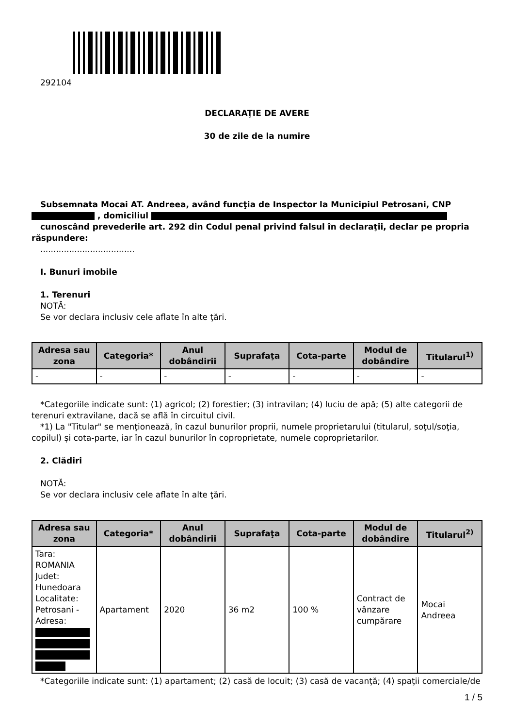292104
DECLARAŢIE DE AVERE
30 de zile de la numire
Subsemnata Mocai AT. Andreea, având funcţia de Inspector la Municipiul Petrosani, CNP , domiciliul
cunoscând prevederile art. 292 din Codul penal privind falsul în declaraţii, declar pe propria răspundere:
....................................
I. Bunuri imobile
1. Terenuri
NOTĂ:
Se vor declara inclusiv cele aflate în alte ţări.
| Adresa sau zona | Categoria* | Anul dobândirii | Suprafaţa | Cota-parte | Modul de dobândire | Titularul<sup>1)</sup> |
| --- | --- | --- | --- | --- | --- | --- |
| - | - | - | - | - | - | - |
*Categoriile indicate sunt: (1) agricol; (2) forestier; (3) intravilan; (4) luciu de apă; (5) alte categorii de terenuri extravilane, dacă se află în circuitul civil.
*1) La "Titular" se menţionează, în cazul bunurilor proprii, numele proprietarului (titularul, soţul/soţia, copilul) și cota-parte, iar în cazul bunurilor în coproprietate, numele coproprietarilor.
2. Clădiri
NOTĂ:
Se vor declara inclusiv cele aflate în alte ţări.
| Adresa sau zona | Categoria* | Anul dobândirii | Suprafaţa | Cota-parte | Modul de dobândire | Titularul<sup>2)</sup> |
| --- | --- | --- | --- | --- | --- | --- |
| Tara: ROMANIA Judet: Hunedoara Localitate: Petrosani - Adresa: | Apartament | 2020 | 36 m2 | 100 % | Contract de vânzare cumpărare | Mocai Andreea |
*Categoriile indicate sunt: (1) apartament; (2) casă de locuit; (3) casă de vacanţă; (4) spaţii comerciale/de
1 / 5